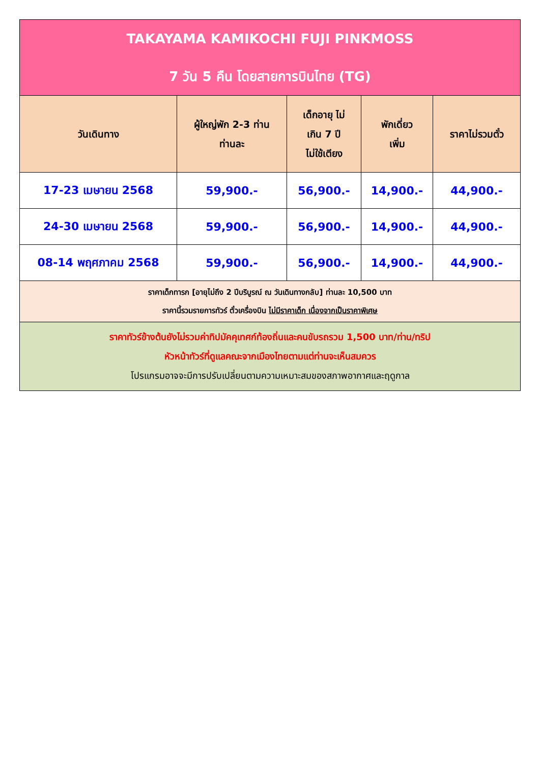| TAKAYAMA KAMIKOCHI FUJI PINKMOSS 7 วัน 5 คืน โดยสายการบินไทย (TG) | | | | |
| วันเดินทาง | ผู้ใหญ่พัก 2-3 ท่าน ท่านละ | เด็กอายุ ไม่ เกิน 7 ปี ไม่ใช้เตียง | พักเดี่ยว เพิ่ม | ราคาไม่รวมตั๋ว |
| 17-23 เมษายน 2568 | 59,900.- | 56,900.- | 14,900.- | 44,900.- |
| 24-30 เมษายน 2568 | 59,900.- | 56,900.- | 14,900.- | 44,900.- |
| 08-14 พฤศภาคม 2568 | 59,900.- | 56,900.- | 14,900.- | 44,900.- |
| ราคาเด็กทารก [อายุไม่ถึง 2 ปีบริบูรณ์ ณ วันเดินทางกลับ] ท่านละ 10,500 บาท ราคานี้รวมรายการทัวร์ ตั๋วเครื่องบิน ไม่มีราคาเด็ก เนื่องจากเป็นราคาพิเศษ | | | | |
| ราคาทัวร์ข้างต้นยังไม่รวมค่าทิปมัคคุเทศก์ท้องถิ่นและคนขับรถรวม 1,500 บาท/ท่าน/ทริป หัวหน้าทัวร์ที่ดูแลคณะจากเมืองไทยตามแต่ท่านจะเห็นสมควร โปรแกรมอาจจะมีการปรับเปลี่ยนตามความเหมาะสมของสภาพอากาศและฤดูกาล | | | | |